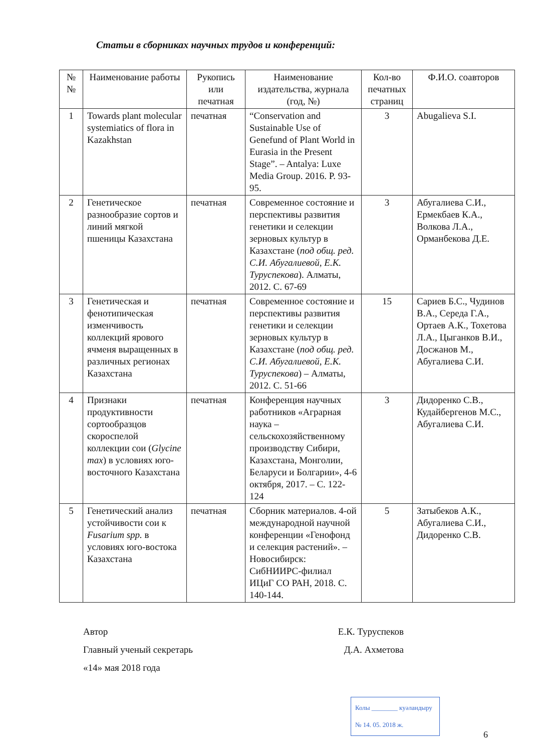Статьи в сборниках научных трудов и конференций:
| № № | Наименование работы | Рукопись или печатная | Наименование издательства, журнала (год, №) | Кол-во печатных страниц | Ф.И.О. соавторов |
| --- | --- | --- | --- | --- | --- |
| 1 | Towards plant molecular systemiatics of flora in Kazakhstan | печатная | “Conservation and Sustainable Use of Genefund of Plant World in Eurasia in the Present Stage”. – Antalya: Luxe Media Group. 2016. P. 93-95. | 3 | Abugalieva S.I. |
| 2 | Генетическое разнообразие сортов и линий мягкой пшеницы Казахстана | печатная | Современное состояние и перспективы развития генетики и селекции зерновых культур в Казахстане ( под общ. ред. С.И. Абугалиевой, Е.К. Туруспекова ). Алматы, 2012. С. 67-69 | 3 | Абугалиева С.И., Ермекбаев К.А., Волкова Л.А., Орманбекова Д.Е. |
| 3 | Генетическая и фенотипическая изменчивость коллекций ярового ячменя выращенных в различных регионах Казахстана | печатная | Современное состояние и перспективы развития генетики и селекции зерновых культур в Казахстане ( под общ. ред. С.И. Абугалиевой, Е.К. Туруспекова ) – Алматы, 2012. С. 51-66 | 15 | Сариев Б.С., Чудинов В.А., Середа Г.А., Ортаев А.К., Тохетова Л.А., Цыганков В.И., Досжанов М., Абугалиева С.И. |
| 4 | Признаки продуктивности сортообразцов скороспелой коллекции сои ( Glycine max ) в условиях юго-восточного Казахстана | печатная | Конференция научных работников «Аграрная наука – сельскохозяйственному производству Сибири, Казахстана, Монголии, Беларуси и Болгарии», 4-6 октября, 2017. – С. 122-124 | 3 | Дидоренко С.В., Кудайбергенов М.С., Абугалиева С.И. |
| 5 | Генетический анализ устойчивости сои к Fusarium spp. в условиях юго-востока Казахстана | печатная | Сборник материалов. 4-ой международной научной конференции «Генофонд и селекция растений». – Новосибирск: СибНИИРС-филиал ИЦиГ СО РАН, 2018. С. 140-144. | 5 | Затыбеков А.К., Абугалиева С.И., Дидоренко С.В. |
Автор Е.К. Туруспеков
Главный ученый секретарь Д.А. Ахметова
«14» мая 2018 года
Колы ________ куәландыру
№ 14. 05. 2018 ж.
6